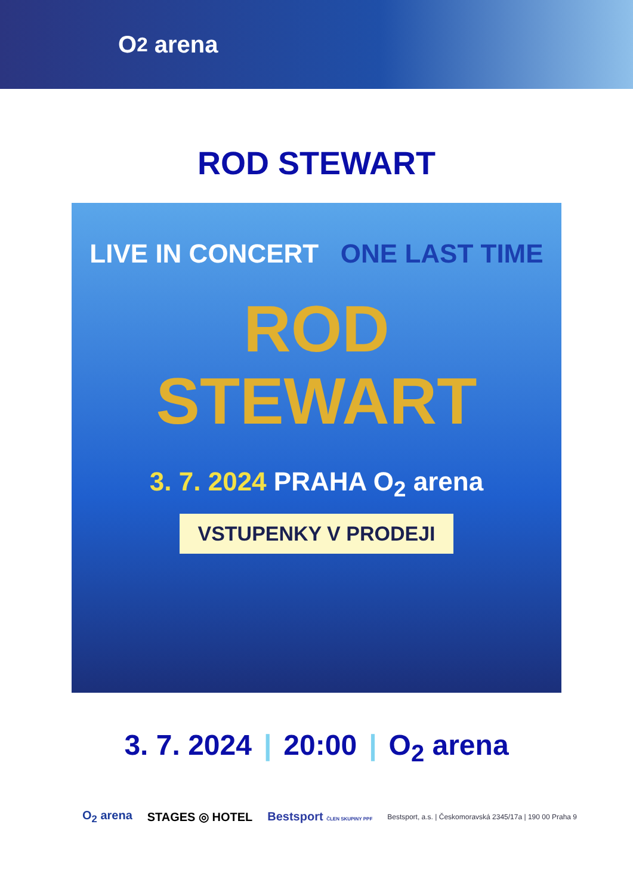O<sub>2</sub> arena
ROD STEWART
LIVE IN CONCERT ONE LAST TIME
ROD
STEWART
3. 7. 2024 PRAHA O<sub>2</sub> arena
VSTUPENKY V PRODEJI
3. 7. 2024 | 20:00 | O<sub>2</sub> arena
O<sub>2</sub> arena STAGES ◎ HOTEL Bestsport ČLEN SKUPINY PPF Bestsport, a.s. | Českomoravská 2345/17a | 190 00 Praha 9